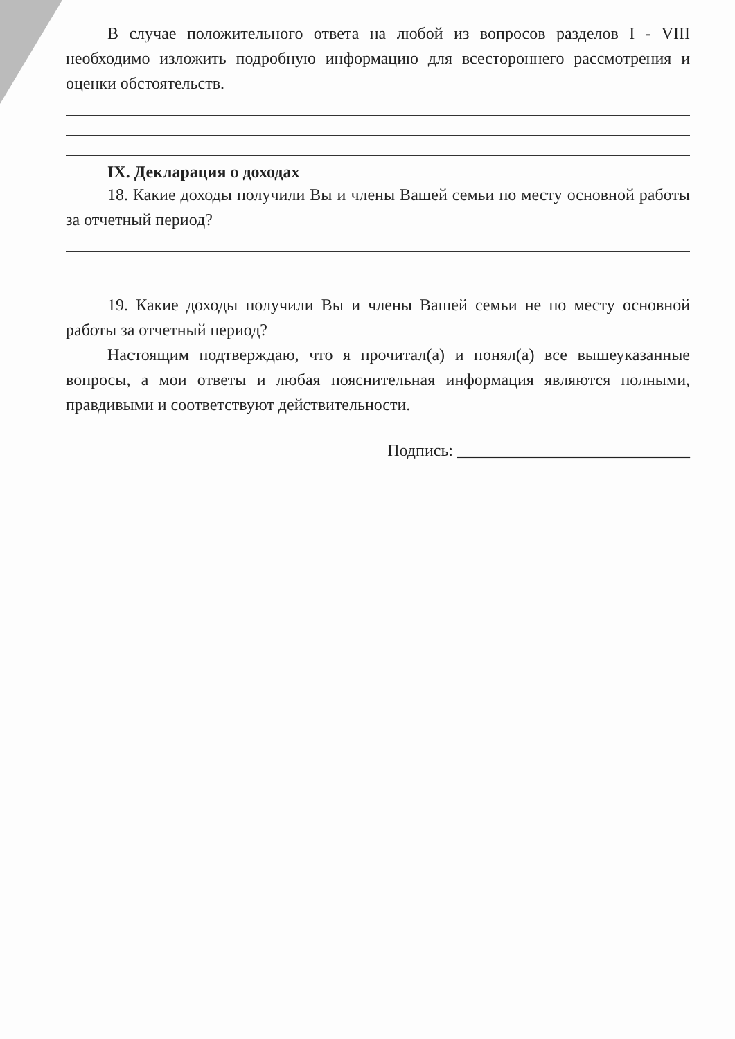В случае положительного ответа на любой из вопросов разделов I - VIII необходимо изложить подробную информацию для всестороннего рассмотрения и оценки обстоятельств.
IX. Декларация о доходах
18. Какие доходы получили Вы и члены Вашей семьи по месту основной работы за отчетный период?
19. Какие доходы получили Вы и члены Вашей семьи не по месту основной работы за отчетный период?
Настоящим подтверждаю, что я прочитал(а) и понял(а) все вышеуказанные вопросы, а мои ответы и любая пояснительная информация являются полными, правдивыми и соответствуют действительности.
Подпись: ____________________________